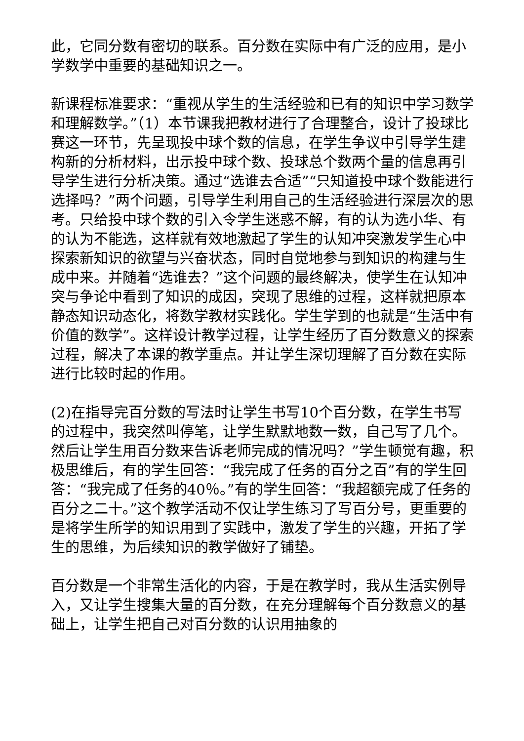此，它同分数有密切的联系。百分数在实际中有广泛的应用，是小学数学中重要的基础知识之一。
新课程标准要求：“重视从学生的生活经验和已有的知识中学习数学和理解数学。”（1）本节课我把教材进行了合理整合，设计了投球比赛这一环节，先呈现投中球个数的信息，在学生争议中引导学生建构新的分析材料，出示投中球个数、投球总个数两个量的信息再引导学生进行分析决策。通过“选谁去合适”“只知道投中球个数能进行选择吗？”两个问题，引导学生利用自己的生活经验进行深层次的思考。只给投中球个数的引入令学生迷惑不解，有的认为选小华、有的认为不能选，这样就有效地激起了学生的认知冲突激发学生心中探索新知识的欲望与兴奋状态，同时自觉地参与到知识的构建与生成中来。并随着“选谁去？”这个问题的最终解决，使学生在认知冲突与争论中看到了知识的成因，突现了思维的过程，这样就把原本静态知识动态化，将数学教材实践化。学生学到的也就是“生活中有价值的数学”。这样设计教学过程，让学生经历了百分数意义的探索过程，解决了本课的教学重点。并让学生深切理解了百分数在实际进行比较时起的作用。
(2)在指导完百分数的写法时让学生书写10个百分数，在学生书写的过程中，我突然叫停笔，让学生默默地数一数，自己写了几个。然后让学生用百分数来告诉老师完成的情况吗？”学生顿觉有趣，积极思维后，有的学生回答：“我完成了任务的百分之百”有的学生回答：“我完成了任务的40％。”有的学生回答：“我超额完成了任务的百分之二十。”这个教学活动不仅让学生练习了写百分号，更重要的是将学生所学的知识用到了实践中，激发了学生的兴趣，开拓了学生的思维，为后续知识的教学做好了铺垫。
百分数是一个非常生活化的内容，于是在教学时，我从生活实例导入，又让学生搜集大量的百分数，在充分理解每个百分数意义的基础上，让学生把自己对百分数的认识用抽象的